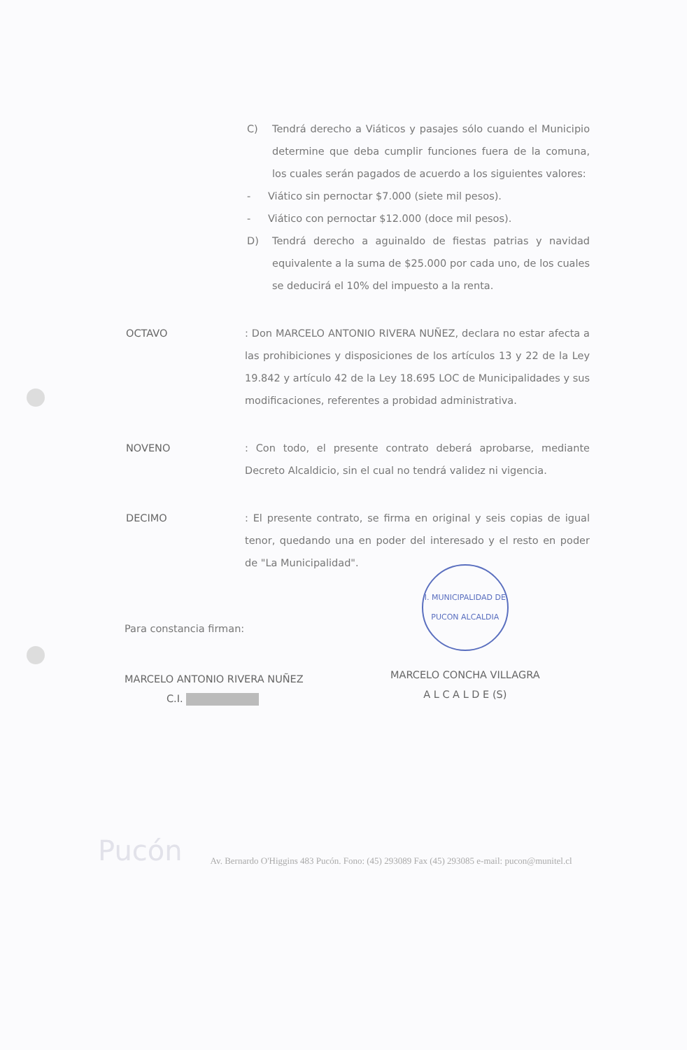C) Tendrá derecho a Viáticos y pasajes sólo cuando el Municipio determine que deba cumplir funciones fuera de la comuna, los cuales serán pagados de acuerdo a los siguientes valores:
- Viático sin pernoctar $7.000 (siete mil pesos).
- Viático con pernoctar $12.000 (doce mil pesos).
D) Tendrá derecho a aguinaldo de fiestas patrias y navidad equivalente a la suma de $25.000 por cada uno, de los cuales se deducirá el 10% del impuesto a la renta.
OCTAVO: Don MARCELO ANTONIO RIVERA NUÑEZ, declara no estar afecta a las prohibiciones y disposiciones de los artículos 13 y 22 de la Ley 19.842 y artículo 42 de la Ley 18.695 LOC de Municipalidades y sus modificaciones, referentes a probidad administrativa.
NOVENO: Con todo, el presente contrato deberá aprobarse, mediante Decreto Alcaldicio, sin el cual no tendrá validez ni vigencia.
DECIMO: El presente contrato, se firma en original y seis copias de igual tenor, quedando una en poder del interesado y el resto en poder de "La Municipalidad".
Para constancia firman:
MARCELO ANTONIO RIVERA NUÑEZ
C.I.
I. MUNICIPALIDAD DE PUCON ALCALDIA
MARCELO CONCHA VILLAGRA
A L C A L D E (S)
Pucón Av. Bernardo O'Higgins 483 Pucón. Fono: (45) 293089 Fax (45) 293085 e-mail: pucon@munitel.cl